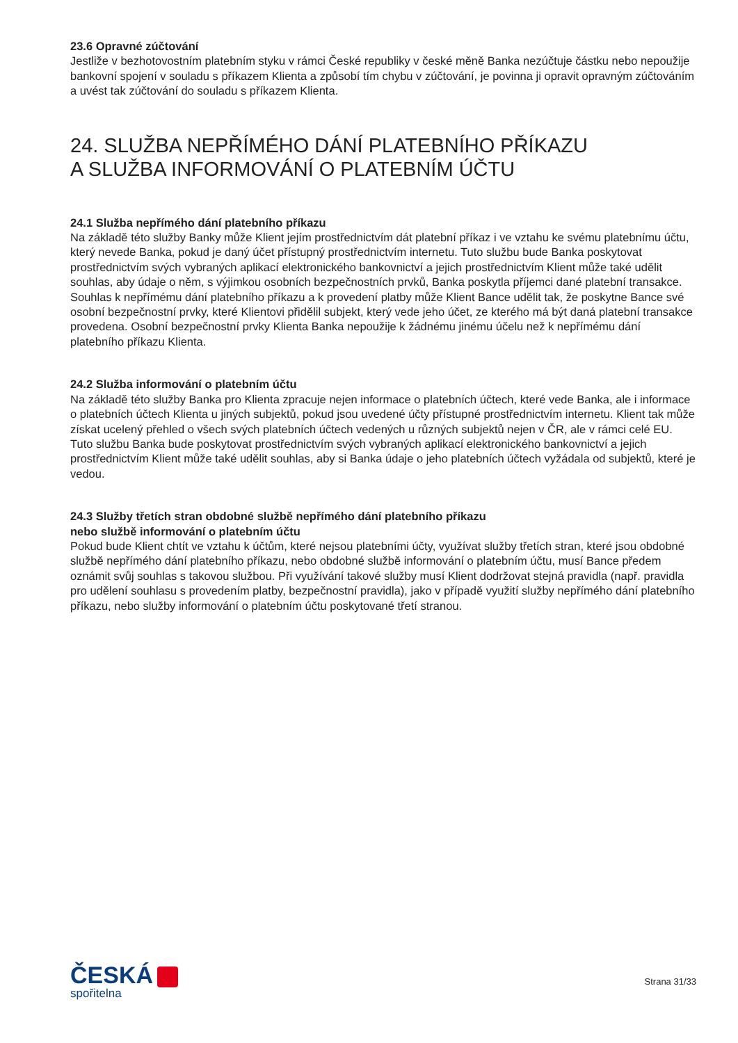23.6 Opravné zúčtování
Jestliže v bezhotovostním platebním styku v rámci České republiky v české měně Banka nezúčtuje částku nebo nepoužije bankovní spojení v souladu s příkazem Klienta a způsobí tím chybu v zúčtování, je povinna ji opravit opravným zúčtováním a uvést tak zúčtování do souladu s příkazem Klienta.
24. SLUŽBA NEPŘÍMÉHO DÁNÍ PLATEBNÍHO PŘÍKAZU
A SLUŽBA INFORMOVÁNÍ O PLATEBNÍM ÚČTU
24.1 Služba nepřímého dání platebního příkazu
Na základě této služby Banky může Klient jejím prostřednictvím dát platební příkaz i ve vztahu ke svému platebnímu účtu, který nevede Banka, pokud je daný účet přístupný prostřednictvím internetu. Tuto službu bude Banka poskytovat prostřednictvím svých vybraných aplikací elektronického bankovnictví a jejich prostřednictvím Klient může také udělit souhlas, aby údaje o něm, s výjimkou osobních bezpečnostních prvků, Banka poskytla příjemci dané platební transakce. Souhlas k nepřímému dání platebního příkazu a k provedení platby může Klient Bance udělit tak, že poskytne Bance své osobní bezpečnostní prvky, které Klientovi přidělil subjekt, který vede jeho účet, ze kterého má být daná platební transakce provedena. Osobní bezpečnostní prvky Klienta Banka nepoužije k žádnému jinému účelu než k nepřímému dání platebního příkazu Klienta.
24.2 Služba informování o platebním účtu
Na základě této služby Banka pro Klienta zpracuje nejen informace o platebních účtech, které vede Banka, ale i informace o platebních účtech Klienta u jiných subjektů, pokud jsou uvedené účty přístupné prostřednictvím internetu. Klient tak může získat ucelený přehled o všech svých platebních účtech vedených u různých subjektů nejen v ČR, ale v rámci celé EU. Tuto službu Banka bude poskytovat prostřednictvím svých vybraných aplikací elektronického bankovnictví a jejich prostřednictvím Klient může také udělit souhlas, aby si Banka údaje o jeho platebních účtech vyžádala od subjektů, které je vedou.
24.3 Služby třetích stran obdobné službě nepřímého dání platebního příkazu
nebo službě informování o platebním účtu
Pokud bude Klient chtít ve vztahu k účtům, které nejsou platebními účty, využívat služby třetích stran, které jsou obdobné službě nepřímého dání platebního příkazu, nebo obdobné službě informování o platebním účtu, musí Bance předem oznámit svůj souhlas s takovou službou. Při využívání takové služby musí Klient dodržovat stejná pravidla (např. pravidla pro udělení souhlasu s provedením platby, bezpečnostní pravidla), jako v případě využití služby nepřímého dání platebního příkazu, nebo služby informování o platebním účtu poskytované třetí stranou.
ČESKÁ
spořitelna
Strana 31/33